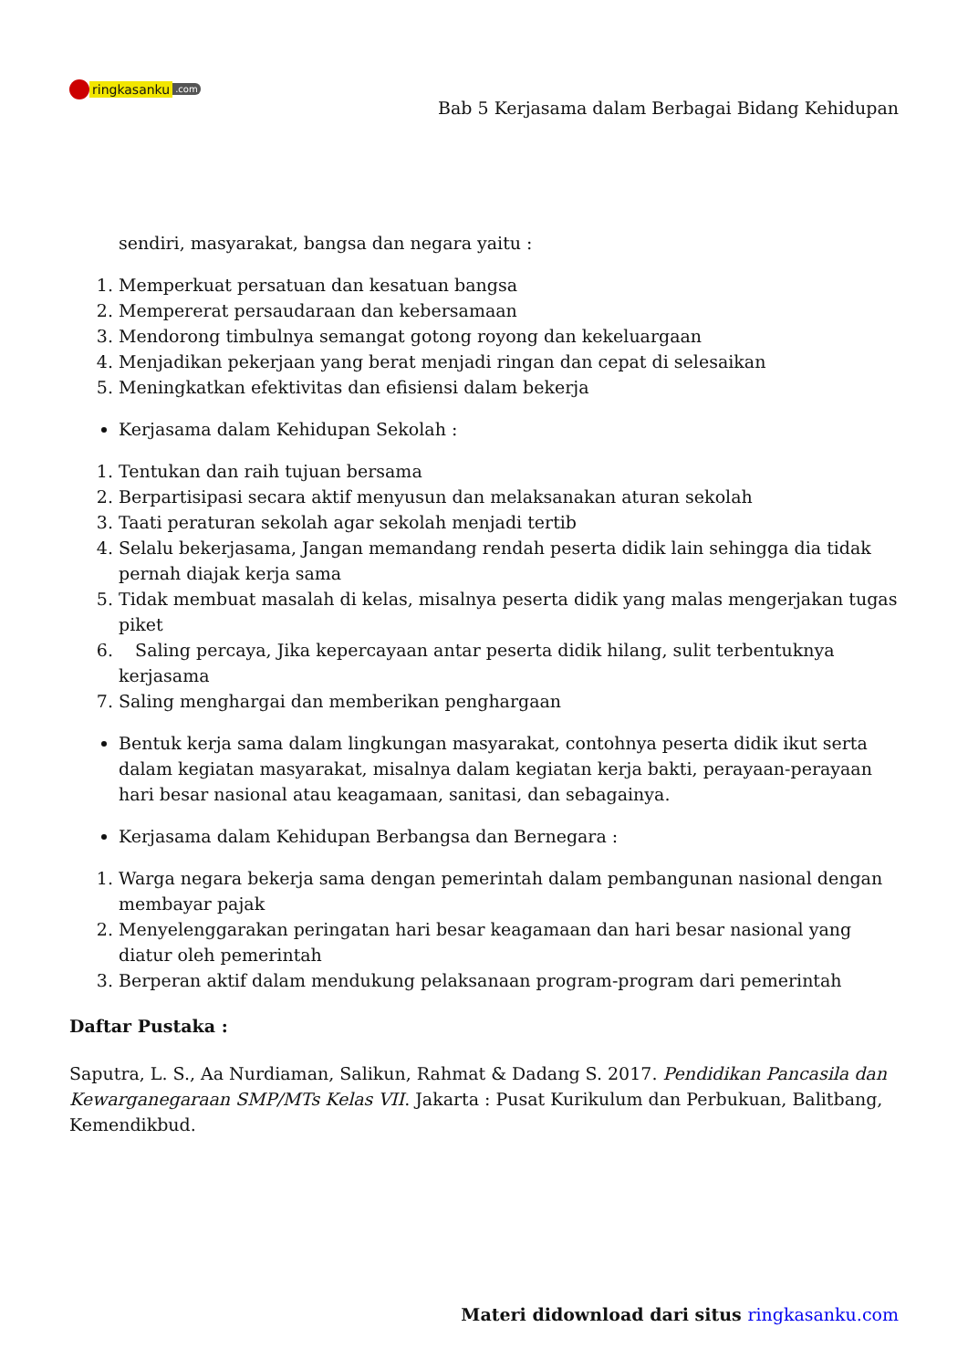ringkasanku.com
Bab 5 Kerjasama dalam Berbagai Bidang Kehidupan
sendiri, masyarakat, bangsa dan negara yaitu :
1. Memperkuat persatuan dan kesatuan bangsa
2. Mempererat persaudaraan dan kebersamaan
3. Mendorong timbulnya semangat gotong royong dan kekeluargaan
4. Menjadikan pekerjaan yang berat menjadi ringan dan cepat di selesaikan
5. Meningkatkan efektivitas dan efisiensi dalam bekerja
Kerjasama dalam Kehidupan Sekolah :
1. Tentukan dan raih tujuan bersama
2. Berpartisipasi secara aktif menyusun dan melaksanakan aturan sekolah
3. Taati peraturan sekolah agar sekolah menjadi tertib
4. Selalu bekerjasama, Jangan memandang rendah peserta didik lain sehingga dia tidak pernah diajak kerja sama
5. Tidak membuat masalah di kelas, misalnya peserta didik yang malas mengerjakan tugas piket
6. Saling percaya, Jika kepercayaan antar peserta didik hilang, sulit terbentuknya kerjasama
7. Saling menghargai dan memberikan penghargaan
Bentuk kerja sama dalam lingkungan masyarakat, contohnya peserta didik ikut serta dalam kegiatan masyarakat, misalnya dalam kegiatan kerja bakti, perayaan-perayaan hari besar nasional atau keagamaan, sanitasi, dan sebagainya.
Kerjasama dalam Kehidupan Berbangsa dan Bernegara :
1. Warga negara bekerja sama dengan pemerintah dalam pembangunan nasional dengan membayar pajak
2. Menyelenggarakan peringatan hari besar keagamaan dan hari besar nasional yang diatur oleh pemerintah
3. Berperan aktif dalam mendukung pelaksanaan program-program dari pemerintah
Daftar Pustaka :
Saputra, L. S., Aa Nurdiaman, Salikun, Rahmat & Dadang S. 2017. Pendidikan Pancasila dan Kewarganegaraan SMP/MTs Kelas VII. Jakarta : Pusat Kurikulum dan Perbukuan, Balitbang, Kemendikbud.
Materi didownload dari situs ringkasanku.com